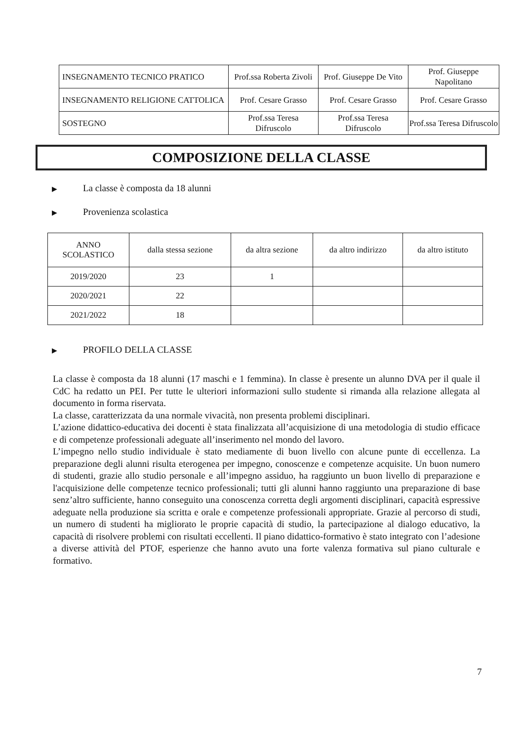| INSEGNAMENTO TECNICO PRATICO | Prof.ssa Roberta Zivoli | Prof. Giuseppe De Vito | Prof. Giuseppe Napolitano |
| INSEGNAMENTO RELIGIONE CATTOLICA | Prof. Cesare Grasso | Prof. Cesare Grasso | Prof. Cesare Grasso |
| SOSTEGNO | Prof.ssa Teresa Difruscolo | Prof.ssa Teresa Difruscolo | Prof.ssa Teresa Difruscolo |
COMPOSIZIONE DELLA CLASSE
▶ La classe è composta da 18 alunni
▶ Provenienza scolastica
| ANNO SCOLASTICO | dalla stessa sezione | da altra sezione | da altro indirizzo | da altro istituto |
| --- | --- | --- | --- | --- |
| 2019/2020 | 23 | 1 | | |
| 2020/2021 | 22 | | | |
| 2021/2022 | 18 | | | |
▶ PROFILO DELLA CLASSE
La classe è composta da 18 alunni (17 maschi e 1 femmina). In classe è presente un alunno DVA per il quale il CdC ha redatto un PEI. Per tutte le ulteriori informazioni sullo studente si rimanda alla relazione allegata al documento in forma riservata.
La classe, caratterizzata da una normale vivacità, non presenta problemi disciplinari.
L’azione didattico-educativa dei docenti è stata finalizzata all’acquisizione di una metodologia di studio efficace e di competenze professionali adeguate all’inserimento nel mondo del lavoro.
L’impegno nello studio individuale è stato mediamente di buon livello con alcune punte di eccellenza. La preparazione degli alunni risulta eterogenea per impegno, conoscenze e competenze acquisite. Un buon numero di studenti, grazie allo studio personale e all’impegno assiduo, ha raggiunto un buon livello di preparazione e l'acquisizione delle competenze tecnico professionali; tutti gli alunni hanno raggiunto una preparazione di base senz’altro sufficiente, hanno conseguito una conoscenza corretta degli argomenti disciplinari, capacità espressive adeguate nella produzione sia scritta e orale e competenze professionali appropriate. Grazie al percorso di studi, un numero di studenti ha migliorato le proprie capacità di studio, la partecipazione al dialogo educativo, la capacità di risolvere problemi con risultati eccellenti. Il piano didattico-formativo è stato integrato con l’adesione a diverse attività del PTOF, esperienze che hanno avuto una forte valenza formativa sul piano culturale e formativo.
7